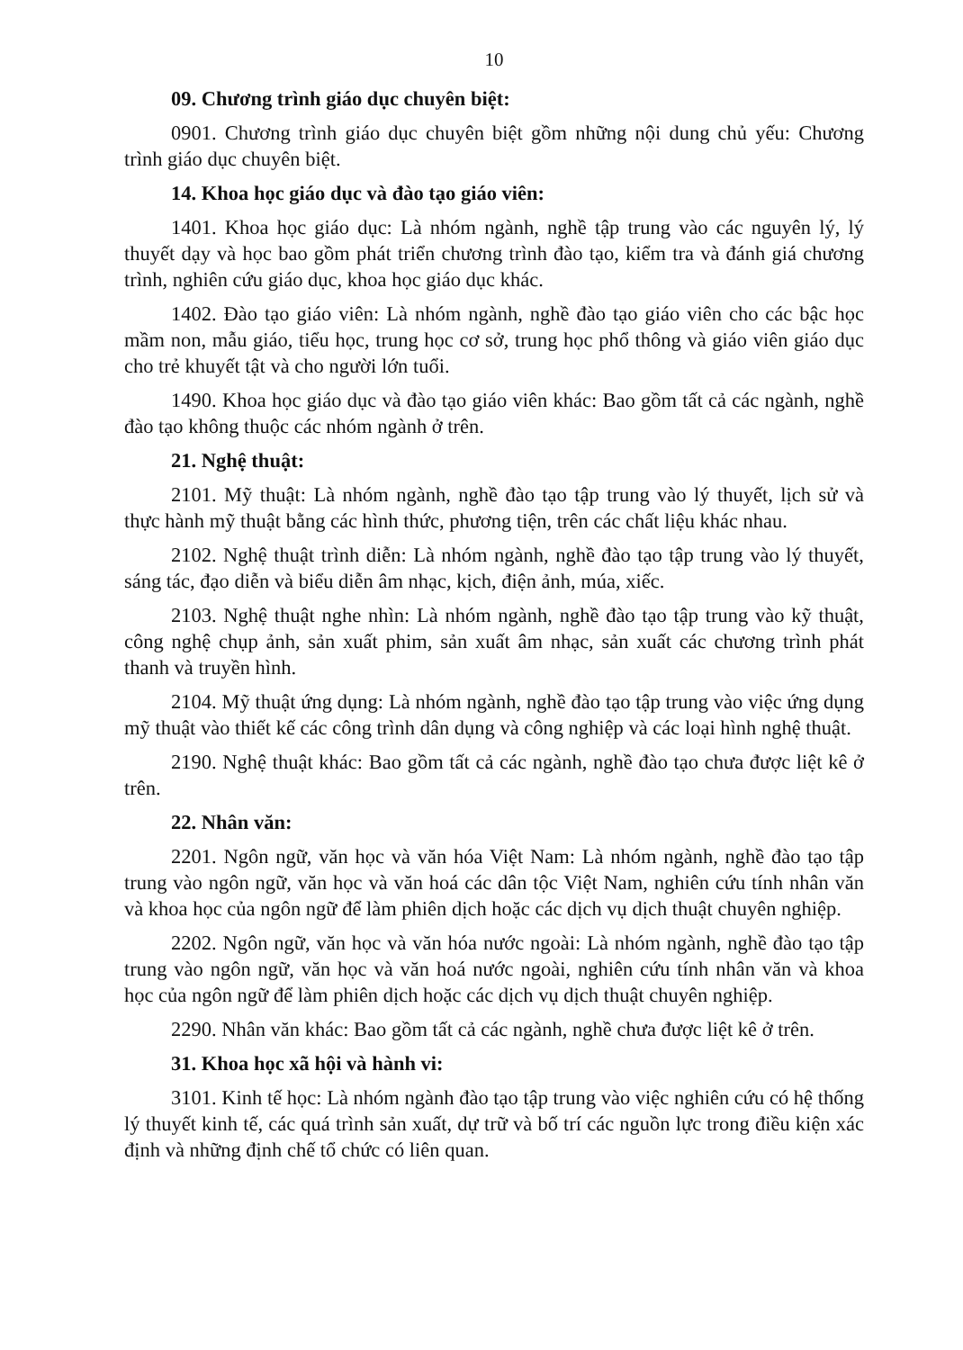10
09. Chương trình giáo dục chuyên biệt:
0901. Chương trình giáo dục chuyên biệt gồm những nội dung chủ yếu: Chương trình giáo dục chuyên biệt.
14. Khoa học giáo dục và đào tạo giáo viên:
1401. Khoa học giáo dục: Là nhóm ngành, nghề tập trung vào các nguyên lý, lý thuyết dạy và học bao gồm phát triển chương trình đào tạo, kiểm tra và đánh giá chương trình, nghiên cứu giáo dục, khoa học giáo dục khác.
1402. Đào tạo giáo viên: Là nhóm ngành, nghề đào tạo giáo viên cho các bậc học mầm non, mẫu giáo, tiểu học, trung học cơ sở, trung học phổ thông và giáo viên giáo dục cho trẻ khuyết tật và cho người lớn tuổi.
1490. Khoa học giáo dục và đào tạo giáo viên khác: Bao gồm tất cả các ngành, nghề đào tạo không thuộc các nhóm ngành ở trên.
21. Nghệ thuật:
2101. Mỹ thuật: Là nhóm ngành, nghề đào tạo tập trung vào lý thuyết, lịch sử và thực hành mỹ thuật bằng các hình thức, phương tiện, trên các chất liệu khác nhau.
2102. Nghệ thuật trình diễn: Là nhóm ngành, nghề đào tạo tập trung vào lý thuyết, sáng tác, đạo diễn và biểu diễn âm nhạc, kịch, điện ảnh, múa, xiếc.
2103. Nghệ thuật nghe nhìn: Là nhóm ngành, nghề đào tạo tập trung vào kỹ thuật, công nghệ chụp ảnh, sản xuất phim, sản xuất âm nhạc, sản xuất các chương trình phát thanh và truyền hình.
2104. Mỹ thuật ứng dụng: Là nhóm ngành, nghề đào tạo tập trung vào việc ứng dụng mỹ thuật vào thiết kế các công trình dân dụng và công nghiệp và các loại hình nghệ thuật.
2190. Nghệ thuật khác: Bao gồm tất cả các ngành, nghề đào tạo chưa được liệt kê ở trên.
22. Nhân văn:
2201. Ngôn ngữ, văn học và văn hóa Việt Nam: Là nhóm ngành, nghề đào tạo tập trung vào ngôn ngữ, văn học và văn hoá các dân tộc Việt Nam, nghiên cứu tính nhân văn và khoa học của ngôn ngữ để làm phiên dịch hoặc các dịch vụ dịch thuật chuyên nghiệp.
2202. Ngôn ngữ, văn học và văn hóa nước ngoài: Là nhóm ngành, nghề đào tạo tập trung vào ngôn ngữ, văn học và văn hoá nước ngoài, nghiên cứu tính nhân văn và khoa học của ngôn ngữ để làm phiên dịch hoặc các dịch vụ dịch thuật chuyên nghiệp.
2290. Nhân văn khác: Bao gồm tất cả các ngành, nghề chưa được liệt kê ở trên.
31. Khoa học xã hội và hành vi:
3101. Kinh tế học: Là nhóm ngành đào tạo tập trung vào việc nghiên cứu có hệ thống lý thuyết kinh tế, các quá trình sản xuất, dự trữ và bố trí các nguồn lực trong điều kiện xác định và những định chế tổ chức có liên quan.